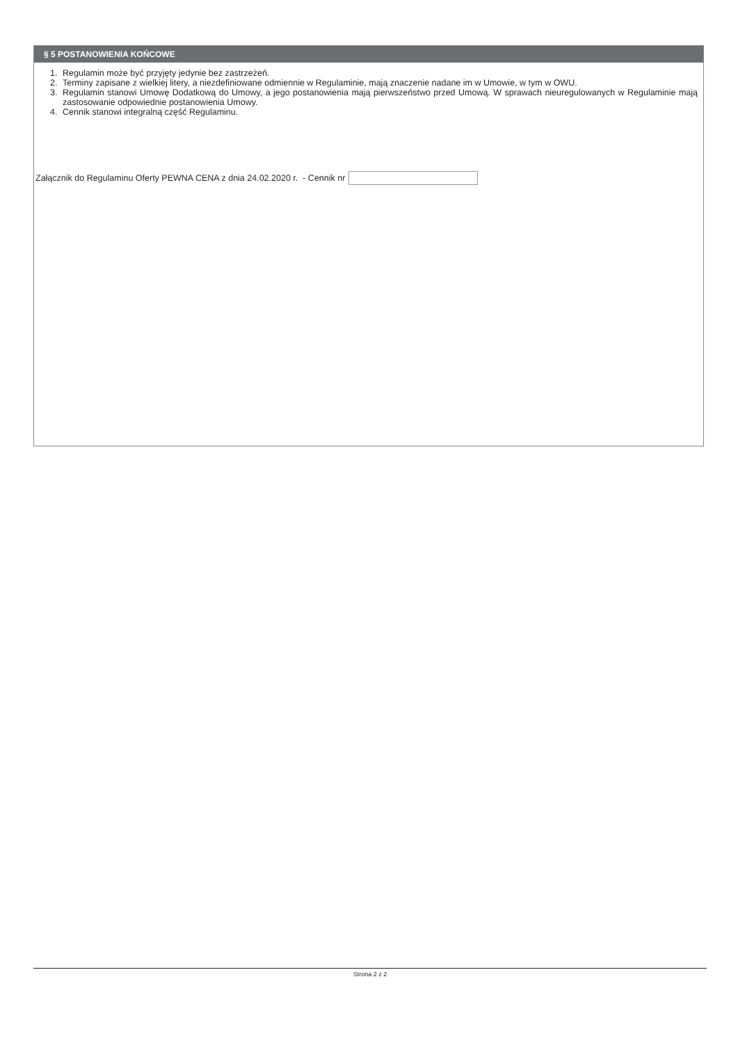§ 5 POSTANOWIENIA KOŃCOWE
1. Regulamin może być przyjęty jedynie bez zastrzeżeń.
2. Terminy zapisane z wielkiej litery, a niezdefiniowane odmiennie w Regulaminie, mają znaczenie nadane im w Umowie, w tym w OWU.
3. Regulamin stanowi Umowę Dodatkową do Umowy, a jego postanowienia mają pierwszeństwo przed Umową. W sprawach nieuregulowanych w Regulaminie mają zastosowanie odpowiednie postanowienia Umowy.
4. Cennik stanowi integralną część Regulaminu.
Załącznik do Regulaminu Oferty PEWNA CENA z dnia 24.02.2020 r. - Cennik nr
Strona 2 z 2